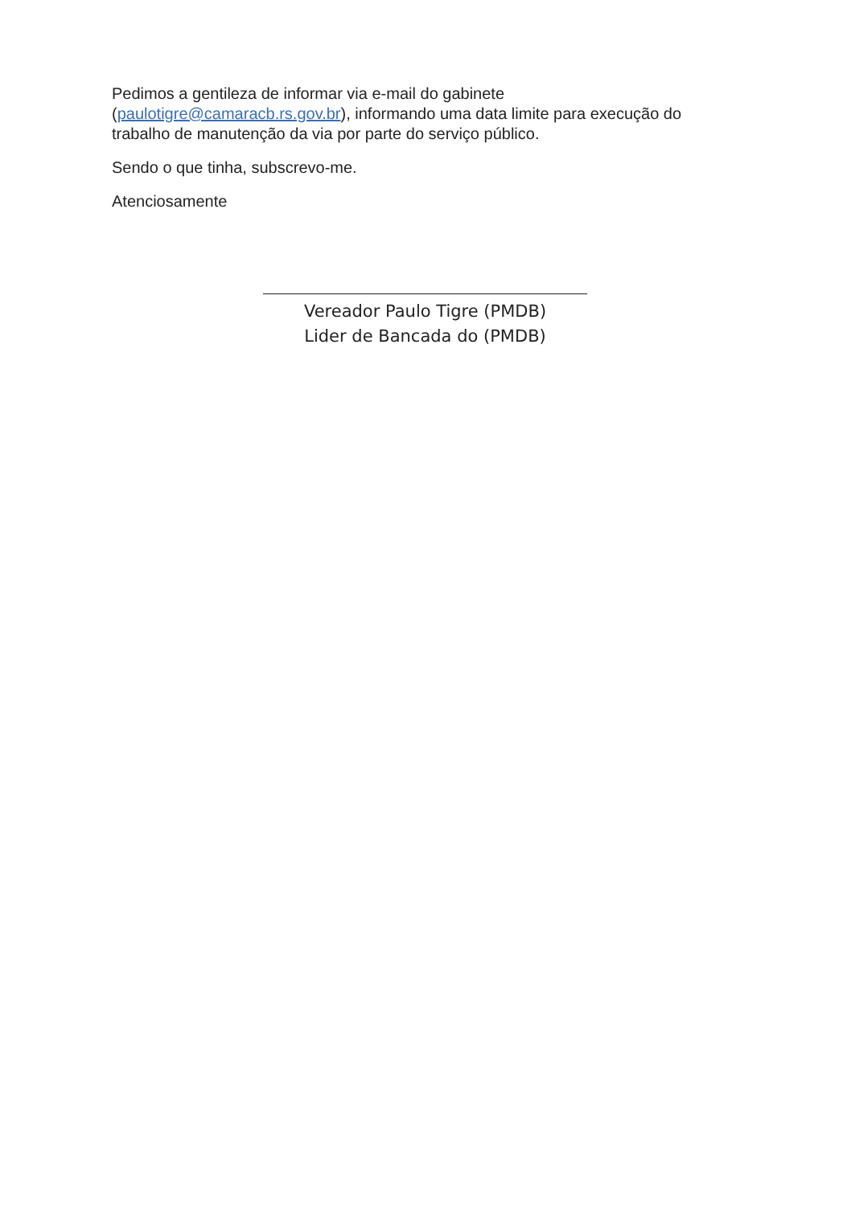Pedimos a gentileza de informar via e-mail do gabinete (paulotigre@camaracb.rs.gov.br), informando uma data limite para execução do trabalho de manutenção da via por parte do serviço público.
Sendo o que tinha, subscrevo-me.
Atenciosamente
Vereador Paulo Tigre (PMDB)
Lider de Bancada do (PMDB)